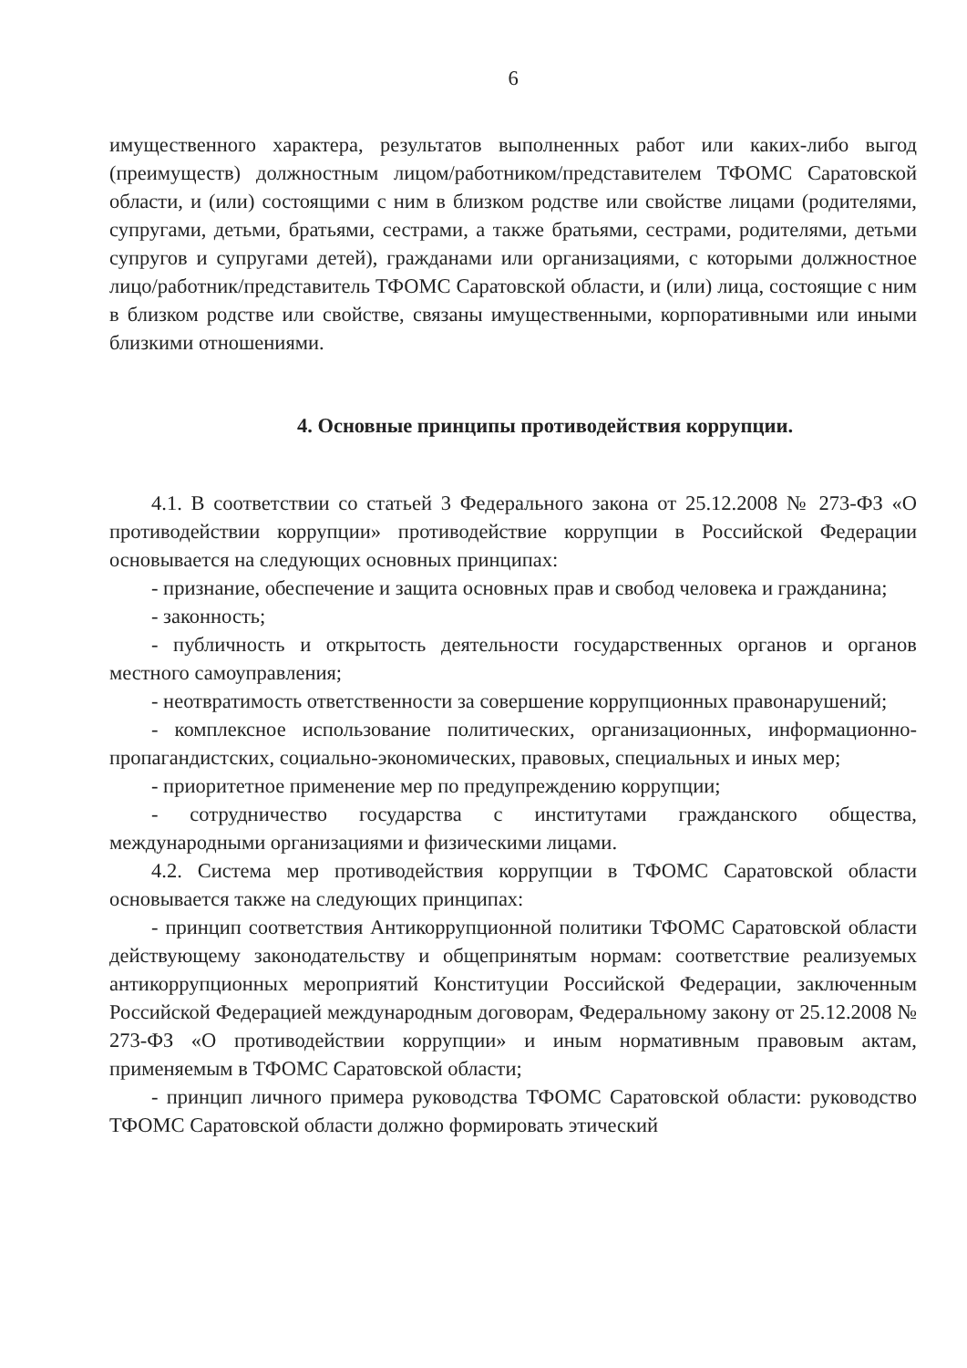6
имущественного характера, результатов выполненных работ или каких-либо выгод (преимуществ) должностным лицом/работником/представителем ТФОМС Саратовской области, и (или) состоящими с ним в близком родстве или свойстве лицами (родителями, супругами, детьми, братьями, сестрами, а также братьями, сестрами, родителями, детьми супругов и супругами детей), гражданами или организациями, с которыми должностное лицо/работник/представитель ТФОМС Саратовской области, и (или) лица, состоящие с ним в близком родстве или свойстве, связаны имущественными, корпоративными или иными близкими отношениями.
4. Основные принципы противодействия коррупции.
4.1. В соответствии со статьей 3 Федерального закона от 25.12.2008 № 273-ФЗ «О противодействии коррупции» противодействие коррупции в Российской Федерации основывается на следующих основных принципах:
- признание, обеспечение и защита основных прав и свобод человека и гражданина;
- законность;
- публичность и открытость деятельности государственных органов и органов местного самоуправления;
- неотвратимость ответственности за совершение коррупционных правонарушений;
- комплексное использование политических, организационных, информационно-пропагандистских, социально-экономических, правовых, специальных и иных мер;
- приоритетное применение мер по предупреждению коррупции;
- сотрудничество государства с институтами гражданского общества, международными организациями и физическими лицами.
4.2. Система мер противодействия коррупции в ТФОМС Саратовской области основывается также на следующих принципах:
- принцип соответствия Антикоррупционной политики ТФОМС Саратовской области действующему законодательству и общепринятым нормам: соответствие реализуемых антикоррупционных мероприятий Конституции Российской Федерации, заключенным Российской Федерацией международным договорам, Федеральному закону от 25.12.2008 № 273-ФЗ «О противодействии коррупции» и иным нормативным правовым актам, применяемым в ТФОМС Саратовской области;
- принцип личного примера руководства ТФОМС Саратовской области: руководство ТФОМС Саратовской области должно формировать этический